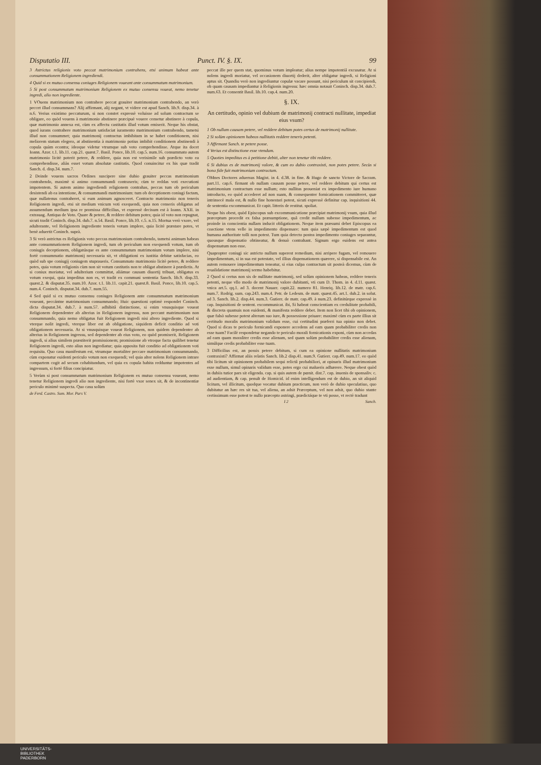Disputatio III. Punct. IV. §. IX. 99
3 Astrictus religionis voto peccat matrimonium contrahens, etsi animum habeat ante consummationem Religionem ingrediendi.
4 Quid si ex mutuo consensu coniuges Religionem voueant ante consummatum matrimonium.
5 Si post consummatum matrimonium Religionem ex mutuo consensu voueat, nemo tenetur ingredi, alio non ingrediente.
1 VOuens matrimonium non contrahere peccat grauiter matrimonium contrahendo, an verò peccet illud consummans? Alij affirmant, alij negant, vt videre est apud Sanch. lib.9. disp.34. à n.6. Verius existimo peccaturum, si non constet expressè voluisse ad solum contractum se obligare, eo quòd vouens à matrimonio abstinere præcipuè vouere censetur abstinere à copula, quæ matrimonio annexa est, cùm ex affectu castitatis illud votum emiserit. Neque his obstat, quod iurans contrahere matrimonium satisfaciat iuramento matrimonium contrahendo, tametsi illud non consummet; quia matrimonij contractus imbibitam in se habet conditionem, nisi meliorem statum elegero, at abstinentia à matrimonio potius imbibit conditionem abstinendi à copula quàm econtra; ideoque videtur vtrumque sub voto comprehendisse. Atque ita docet Ioann. Azor. t.1. lib.11. cap.21. quæst.7. Basil. Ponce, lib.10. cap.5. num.16. consummato autem matrimonio licitè poterit petere, & reddere, quia non est verisimile sub prædicto voto ea comprehendisse, aliàs esset votum absolutæ castitatis. Quod conuincitur ex his quæ tradit Sanch. d. disp.34. num.7.
2 Deinde vouens sacros Ordines suscipere sine dubio grauiter peccas matrimonium contrahendo, maximè si animo consummandi contraxeris; cùm te reddas voti executioni impotentem. Si autem animo ingrediendi religionem contrahas, peccas tum ob periculum desistendi ab ea intentione, & consummandi matrimonium: tum ob deceptionem coniugi factam, quæ nullatenus contraheret, si eum animum agnosceret. Contracto matrimonio non teneris Religionem ingredi, etsi sit medium vnicum voti exequendi, quia non censeris obligatus ad assumendum medium ipsa re promissa difficilius, vt expressè decisum est à Ioann. XXII. in extrauag. Antiqua de Voto. Quare & petere, & reddere debitum potes; quia id voto non repugnat, sicuti tradit Coninch. disp.34. dub.7. n.54. Basil. Ponce, lib.10. c.5. n.15. Mortua verò vxore, vel adulterante, vel Religionem ingrediente teneris votum implere, quia licitè præstare potes, vt benè aduertit Coninch. suprà.
3 Si verò astrictus es Religionis voto peccas matrimonium contrahendo, tametsi animum habeas ante consummationem Religionem ingredi, tum ob periculum non exequendi votum, tum ob coniugis deceptionem, obligatúsque es ante consummatum matrimonium votum implere, nisi fortè consummatio matrimonij necessaria sit, vt obligationi ex iustitia debitæ satisfacias, eo quòd sub spe coniugij coniugem stupraueris. Consummato matrimonio licitè petere, & reddere potes, quia votum religionis cùm non sit votum castitatis non te obligat abstinere à prædictis. At si coniux moriatur, vel adulterium committat, aliámue causam diuortij tribuat, obligatus es votum exequi, quia impeditus non es, vt tradit ex communi sententia Sanch. lib.9. disp.33. quæst.2. & disputat.35. num.10. Azor. t.1. lib.11. capit.21. quæst.8. Basil. Ponce, lib.10. cap.5. num.4. Coninch. disputat.34. dub.7. num.55.
4 Sed quid si ex mutuo consensu coniuges Religionem ante consummatum matrimonium voueant, peccántne matrimonium consummando; Huic quæstioni optimè respondet Coninch. dicta disputat.34. dub.7. à num.57. adhibitâ distinctione, si enim vnusquisque voueat Religionem dependenter ab alterius in Religionem ingressu, non peccant matrimonium non consummando, quia nemo obligatus fuit Religionem ingredi nisi altero ingrediente. Quod si vterque nolit ingredi, vterque liber est ab obligatione, siquidem deficit conditio ad voti obligationem necessaria. At si vnusquisque voueat Religionem, non quidem dependenter ab alterius in Religionem ingressu, sed dependenter ab eius voto, eo quòd promiserit, Religionem ingredi, si alius similem præstiterit promissionem; promissione ab vtroque facta quilibet tenetur Religionem ingredi, esto alius non ingrediatur; quia apposita fuit conditio ad obligationem voti requisita. Quo casu manifestum est, vtrumque mortaliter peccare matrimonium consummando, cùm exponatur euidenti periculo votum non exequendi; vel quia alter nolens Religionem intrare compartem cogit ad secum cohabitandum, vel quia ex copula habita redduntur impotentes ad ingressum, si fortè filius concipiatur.
5 Verùm si post consummatum matrimonium Religionem ex mutuo consensu voueant, nemo tenetur Religionem ingredi alio non ingrediente, nisi fortè vxor senex sit, & de incontinentiæ periculo minimè suspecta. Quo casu solùm
de Ferd. Castro. Sum. Mor. Pars V.
peccat ille per quem stat, quominus votum impleatur; alius nempe impotentiâ excusatur. At si nolens ingredi moriatur, vel occasionem diuortij dederit, alter obligatur ingredi, si Religioni aptus sit. Quandiu verò non ingrediuntur copulæ vacare possunt, nisi periculum sit concipiendi, ob quam causam impediantur à Religionis ingressu: hæc omnia notauit Coninch. disp.34. dub.7. num.63. Et consentit Basil. lib.10. cap.4. num.20.
§. IX.
An certitudo, opinio vel dubium de matrimonij contracti nullitate, impediat eius vsum?
1 Ob nullam causam petere, vel reddere debitum potes certus de matrimonij nullitate.
2 Si solùm opinionem habeas nullitatis reddere teneris petenti.
3 Affirmant Sanch. te petere posse.
4 Verius est distinctione esse vtendum.
5 Quoties impeditus es à petitione debiti, alter non tenetur tibi reddere.
6 Si dubius es de matrimonij valore, & cum eo dubio contraxisti, non potes petere. Secùs si bona fide fuit matrimonium contractum.
OMnes Doctores aduersus Magist. in 4. d.38. in fine. & Hugo de sancto Victore de Sacram. part.11. cap.6. firmant ob nullam causam posse petere, vel reddere debitum qui certus est matrimonium contractum esse nullum; esto nullitas proueniat ex impedimento iure humano introducto, eo quòd accederet ad non suam, & consequenter fornicationem committeret, quæ intrinsecè mala est, & nullo fine honestari potest, sicuti expressè definitur cap. inquisitioni 44. de sententia excommunicat. Et capit. litteris de restitut. spoliat.
Neque his obest, quòd Episcopus sub excommunicatione præcipiat matrimonij vsum, quia illud præceptum procedit ex falsa præsumptione, quâ credit nullum subesse impedimentum, ac proinde in conscientia nullam inducit obligationem. Neque item præsumi debet Episcopus ea coactione vtens velle in impedimento dispensare: tum quia sæpè impedimentum est quod humana authoritate tolli non potest. Tum quia detecto postea impedimento coniuges separantur, quousque dispensatio obtineatur, & denuò contrahant. Signum ergo euidens est antea dispensatum non esse.
Quapropter coniugi sic astricto nullum superest remedium, nisi arripere fugam, vel remouere impedimentum, si in sua est potestate, vel illius dispensationem quærere, si dispensabile est. An autem remouere impedimentum teneatur, si eius culpa contractum sit posteà dicemus, cùm de reualidatione matrimonij sermo habebitur.
2 Quod si certus non sis de nullitate matrimonij, sed solùm opinionem habeas, reddere teneris petenti, neque vllo modo de matrimonij valore dubitanti, vti cum D. Thom. in 4. d.11. quæst. vnica art.5. qq.1. ad 3. docent Nauarr. capit.22. numero 81. Henriq. lib.12. de matr. cap.6. num.7. Rodrig. sum. cap.243. num.4. Petr. de Ledesm. de matr. quæst.45. art.1. dub.2. in solut. ad 3. Sanch. lib.2. disp.44. num.3. Gutierr. de matr. cap.49. à num.23. definitúrque expressè in cap. Inquisitioni de sentent. excommunicat. ibi, Si habeat conscientiam ex credulitate probabili, & discreta quamuis non euidenti, & manifesta reddere debet. Item non licet tibi ob opinionem, quæ falsò subesse potest alterum suo iure, & possessione priuare: maximè cùm ex parte illius sit certitudo moralis matrimonium validum esse, cui certitudini præferri tua opinio non debet. Quod si dicas te periculo fornicandi exponere accedens ad eam quam probabiliter credis non esse tuam? Facilè respondetur negando te periculo morali fornicationis exponi, cùm non accedas ad eam quam moraliter credis esse alienam, sed quam solùm probabiliter credis esse alienam, simúlque credis probabiliter esse tuam.
3 Difficilius est, an possis petere debitum, si cum ea opinione nullitatis matrimonium contraxisti? Affirmat aliis relatis Sanch. lib.2 disp.41. num.9. Gutierr. cap.49. num.17. eo quòd tibi licitum sit opinionem probabilem sequi relictâ probabiliori, at opinaris illud matrimonium esse nullum, simul opinaris validum esse, potes ergo cui malueris adhærere. Neque obest quòd in dubiis tutior pars sit eligenda. cap. si quis autem de pœnit. dist.7. cap. inuenis de sponsaliv. c. ad audientiam, & cap. penult de Homicid. id enim intelligendum est de dubio, an sit aliquid licitum, vel illicitum, quodque vocatur dubium practicum, non verò de dubio speculatiuo, quo dubitatur an hæc res sit tua, vel aliena, an adsit Præceptum, vel non adsit, quo dubio stante certissimum esse potest te nullo præcepto astringi, prædictáque te vti posse, vt rectè tradunt
I 2 Sanch.
UNIVERSITÄTS-
BIBLIOTHEK
PADERBORN